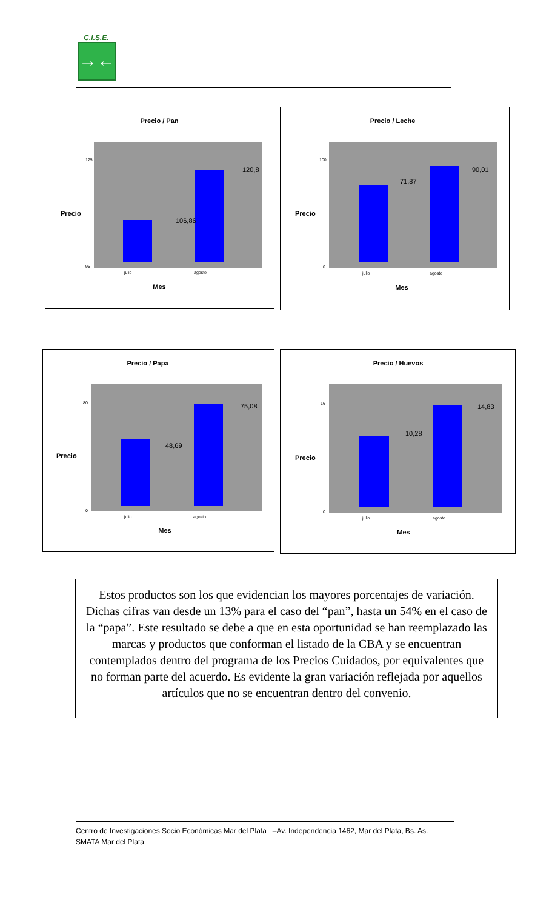C.I.S.E.
→←
Precio / Pan
106,86
120,8
Precio
125
95
julio
agosto
Mes
Precio / Leche
71,87
90,01
Precio
100
0
julio
agosto
Mes
Precio / Papa
48,69
75,08
Precio
80
0
julio
agosto
Mes
Precio / Huevos
10,28
14,83
Precio
16
0
julio
agosto
Mes
Estos productos son los que evidencian los mayores porcentajes de variación. Dichas cifras van desde un 13% para el caso del “pan”, hasta un 54% en el caso de la “papa”. Este resultado se debe a que en esta oportunidad se han reemplazado las marcas y productos que conforman el listado de la CBA y se encuentran contemplados dentro del programa de los Precios Cuidados, por equivalentes que no forman parte del acuerdo. Es evidente la gran variación reflejada por aquellos artículos que no se encuentran dentro del convenio.
Centro de Investigaciones Socio Económicas Mar del Plata –Av. Independencia 1462, Mar del Plata, Bs. As.
SMATA Mar del Plata